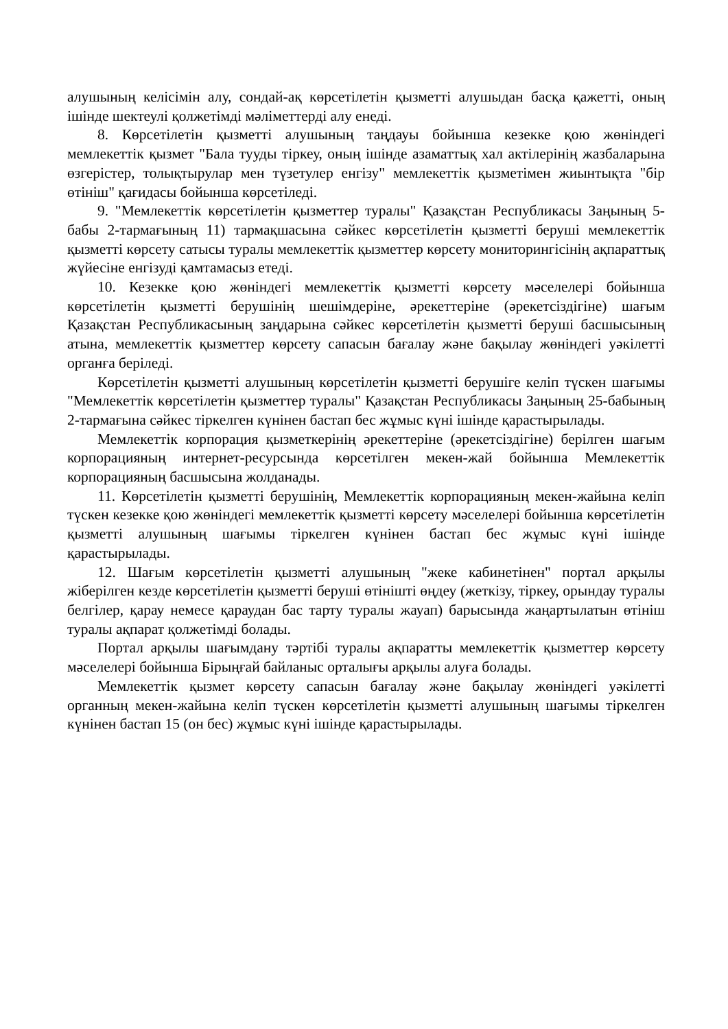алушының келісімін алу, сондай-ақ көрсетілетін қызметті алушыдан басқа қажетті, оның ішінде шектеулі қолжетімді мәліметтерді алу енеді.
8. Көрсетілетін қызметті алушының таңдауы бойынша кезекке қою жөніндегі мемлекеттік қызмет "Бала тууды тіркеу, оның ішінде азаматтық хал актілерінің жазбаларына өзгерістер, толықтырулар мен түзетулер енгізу" мемлекеттік қызметімен жиынтықта "бір өтініш" қағидасы бойынша көрсетіледі.
9. "Мемлекеттік көрсетілетін қызметтер туралы" Қазақстан Республикасы Заңының 5-бабы 2-тармағының 11) тармақшасына сәйкес көрсетілетін қызметті беруші мемлекеттік қызметті көрсету сатысы туралы мемлекеттік қызметтер көрсету мониторингісінің ақпараттық жүйесіне енгізуді қамтамасыз етеді.
10. Кезекке қою жөніндегі мемлекеттік қызметті көрсету мәселелері бойынша көрсетілетін қызметті берушінің шешімдеріне, әрекеттеріне (әрекетсіздігіне) шағым Қазақстан Республикасының заңдарына сәйкес көрсетілетін қызметті беруші басшысының атына, мемлекеттік қызметтер көрсету сапасын бағалау және бақылау жөніндегі уәкілетті органға беріледі.
Көрсетілетін қызметті алушының көрсетілетін қызметті берушіге келіп түскен шағымы "Мемлекеттік көрсетілетін қызметтер туралы" Қазақстан Республикасы Заңының 25-бабының 2-тармағына сәйкес тіркелген күнінен бастап бес жұмыс күні ішінде қарастырылады.
Мемлекеттік корпорация қызметкерінің әрекеттеріне (әрекетсіздігіне) берілген шағым корпорацияның интернет-ресурсында көрсетілген мекен-жай бойынша Мемлекеттік корпорацияның басшысына жолданады.
11. Көрсетілетін қызметті берушінің, Мемлекеттік корпорацияның мекен-жайына келіп түскен кезекке қою жөніндегі мемлекеттік қызметті көрсету мәселелері бойынша көрсетілетін қызметті алушының шағымы тіркелген күнінен бастап бес жұмыс күні ішінде қарастырылады.
12. Шағым көрсетілетін қызметті алушының "жеке кабинетінен" портал арқылы жіберілген кезде көрсетілетін қызметті беруші өтінішті өңдеу (жеткізу, тіркеу, орындау туралы белгілер, қарау немесе қараудан бас тарту туралы жауап) барысында жаңартылатын өтініш туралы ақпарат қолжетімді болады.
Портал арқылы шағымдану тәртібі туралы ақпаратты мемлекеттік қызметтер көрсету мәселелері бойынша Бірыңғай байланыс орталығы арқылы алуға болады.
Мемлекеттік қызмет көрсету сапасын бағалау және бақылау жөніндегі уәкілетті органның мекен-жайына келіп түскен көрсетілетін қызметті алушының шағымы тіркелген күнінен бастап 15 (он бес) жұмыс күні ішінде қарастырылады.